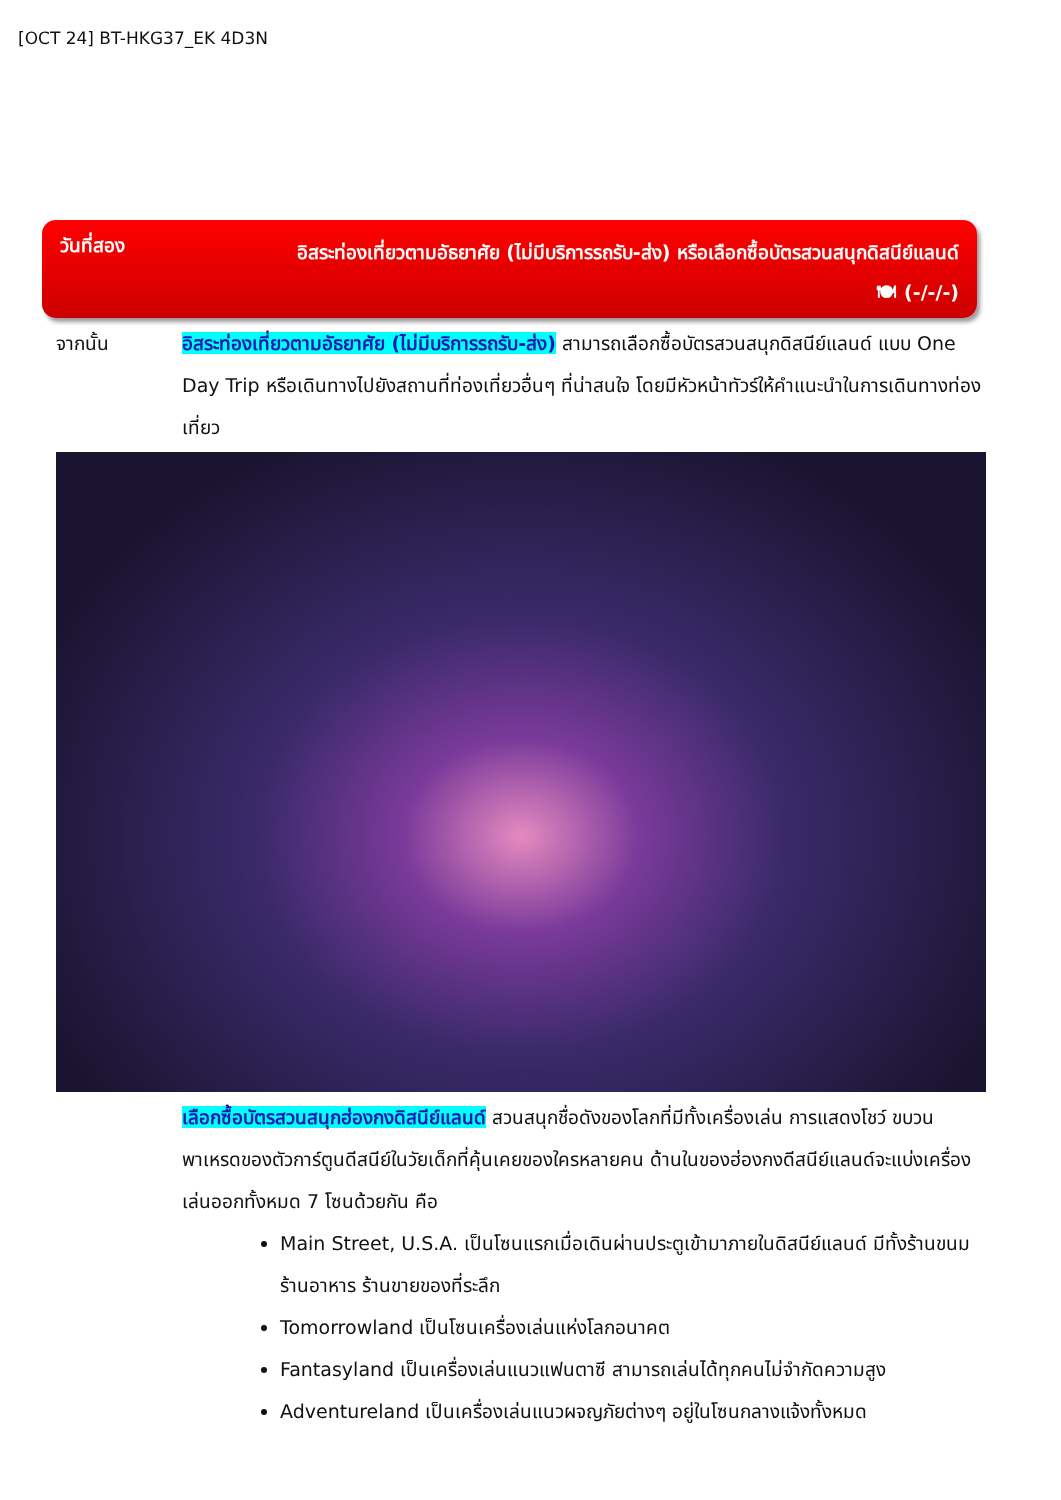[OCT 24] BT-HKG37_EK 4D3N
วันที่สอง
อิสระท่องเที่ยวตามอัธยาศัย (ไม่มีบริการรถรับ-ส่ง) หรือเลือกซื้อบัตรสวนสนุกดิสนีย์แลนด์
🍽 (-/-/-)
จากนั้น อิสระท่องเที่ยวตามอัธยาศัย (ไม่มีบริการรถรับ-ส่ง) สามารถเลือกซื้อบัตรสวนสนุกดิสนีย์แลนด์ แบบ One Day Trip หรือเดินทางไปยังสถานที่ท่องเที่ยวอื่นๆ ที่น่าสนใจ โดยมีหัวหน้าทัวร์ให้คำแนะนำในการเดินทางท่องเที่ยว
เลือกซื้อบัตรสวนสนุกฮ่องกงดิสนีย์แลนด์ สวนสนุกชื่อดังของโลกที่มีทั้งเครื่องเล่น การแสดงโชว์ ขบวนพาเหรดของตัวการ์ตูนดีสนีย์ในวัยเด็กที่คุ้นเคยของใครหลายคน ด้านในของฮ่องกงดีสนีย์แลนด์จะแบ่งเครื่องเล่นออกทั้งหมด 7 โซนด้วยกัน คือ
Main Street, U.S.A. เป็นโซนแรกเมื่อเดินผ่านประตูเข้ามาภายในดิสนีย์แลนด์ มีทั้งร้านขนม ร้านอาหาร ร้านขายของที่ระลึก
Tomorrowland เป็นโซนเครื่องเล่นแห่งโลกอนาคต
Fantasyland เป็นเครื่องเล่นแนวแฟนตาซี สามารถเล่นได้ทุกคนไม่จำกัดความสูง
Adventureland เป็นเครื่องเล่นแนวผจญภัยต่างๆ อยู่ในโซนกลางแจ้งทั้งหมด